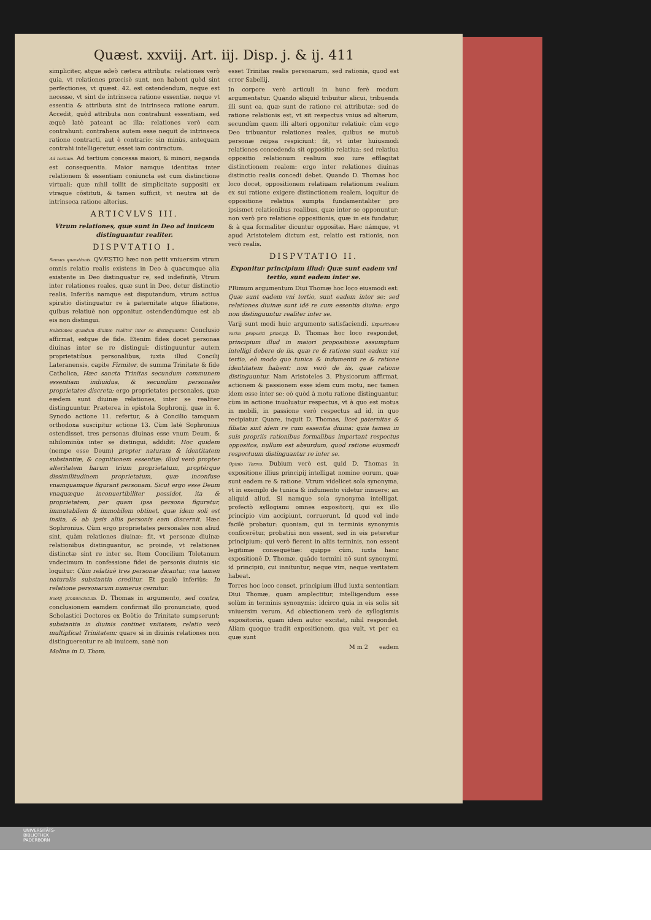Quæst. xxviij. Art. iij. Disp. j. & ij. 411
simpliciter, atque adeò cætera attributa: relationes verò quia, vt relationes præcisè sunt, non habent quòd sint perfectiones, vt quæst. 42. est ostendendum, neque est necesse, vt sint de intrinseca ratione essentiæ, neque vt essentia & attributa sint de intrinseca ratione earum. Accedit, quòd attributa non contrahunt essentiam, sed æquè latè pateant ac illa: relationes verò eam contrahunt: contrahens autem esse nequit de intrinseca ratione contracti, aut è contrario: sin minùs, antequam contrahi intelligeretur, esset iam contractum.
Ad tertium. Ad tertium concessa maiori, & minori, neganda est consequentia. Maior namque identitas inter relationem & essentiam coniuncta est cum distinctione virtuali: quæ nihil tollit de simplicitate suppositi ex vtraque cõstituti, & tamen sufficit, vt neutra sit de intrinseca ratione alterius.
ARTICVLVS III.
Vtrum relationes, quæ sunt in Deo ad inuicem distinguantur realiter.
DISPVTATIO I.
Sensus quæstionis. QVÆSTIO hæc non petit vniuersim vtrum omnis relatio realis existens in Deo à quacumque alia existente in Deo distinguatur re, sed indefinitè, Vtrum inter relationes reales, quæ sunt in Deo, detur distinctio realis. Inferiùs namque est disputandum, vtrum actiua spiratio distinguatur re à paternitate atque filiatione, quibus relatiuè non opponitur, ostendendúmque est ab eis non distingui.
Relationes quædam diuinæ realiter inter se distinguuntur. Conclusio affirmat, estque de fide. Etenim fides docet personas diuinas inter se re distingui: distinguuntur autem proprietatibus personalibus, iuxta illud Concilij Lateranensis, capite Firmiter, de summa Trinitate & fide Catholica, Hæc sancta Trinitas secundum communem essentiam indiuidua, & secundùm personales proprietates discreta: ergo proprietates personales, quæ eædem sunt diuinæ relationes, inter se realiter distinguuntur. Præterea in epistola Sophronij, quæ in 6. Synodo actione 11. refertur, & à Concilio tamquam orthodoxa suscipitur actione 13. Cùm latè Sophronius ostendisset, tres personas diuinas esse vnum Deum, & nihilominùs inter se distingui, addidit: Hoc quidem (nempe esse Deum) propter naturam & identitatem substantiæ, & cognitionem essentiæ: illud verò propter alteritatem harum trium proprietatum, proptérque dissimilitudinem proprietatum, quæ inconfuse vnamquamque figurant personam. Sicut ergo esse Deum vnaquæque inconuertibiliter possidet, ita & proprietatem, per quam ipsa persona figuratur, immutabilem & immobilem obtinet, quæ idem soli est insita, & ab ipsis aliis personis eam discernit. Hæc Sophronius. Cùm ergo proprietates personales non aliud sint, quàm relationes diuinæ: fit, vt personæ diuinæ relationibus distinguantur, ac proinde, vt relationes distinctæ sint re inter se. Item Concilium Toletanum vndecimum in confessione fidei de personis diuinis sic loquitur: Cùm relatiuè tres personæ dicantur, vna tamen naturalis substantia creditur. Et paulò inferiùs: In relatione personarum numerus cernitur.
Boetij pronunciatum. D. Thomas in argumento, sed contra, conclusionem eamdem confirmat illo pronunciato, quod Scholastici Doctores ex Boëtio de Trinitate sumpserunt: substantia in diuinis continet vnitatem, relatio verò multiplicat Trinitatem: quare si in diuinis relationes non distinguerentur re ab inuicem, sanè non
Molina in D. Thom.
esset Trinitas realis personarum, sed rationis, quod est error Sabellij.
In corpore verò articuli in hunc ferè modum argumentatur. Quando aliquid tribuitur alicui, tribuenda illi sunt ea, quæ sunt de ratione rei attributæ: sed de ratione relationis est, vt sit respectus vnius ad alterum, secundùm quem illi alteri opponitur relatiuè: cùm ergo Deo tribuantur relationes reales, quibus se mutuò personæ reipsa respiciunt: fit, vt inter huiusmodi relationes concedenda sit oppositio relatiua: sed relatiua oppositio relationum realium suo iure efflagitat distinctionem realem: ergo inter relationes diuinas distinctio realis concedi debet. Quando D. Thomas hoc loco docet, oppositionem relatiuam relationum realium ex sui ratione exigere distinctionem realem, loquitur de oppositione relatiua sumpta fundamentaliter pro ipsismet relationibus realibus, quæ inter se opponuntur: non verò pro relatione oppositionis, quæ in eis fundatur, & à qua formaliter dicuntur oppositæ. Hæc námque, vt apud Aristotelem dictum est, relatio est rationis, non verò realis.
DISPVTATIO II.
Exponitur principium illud: Quæ sunt eadem vni tertio, sunt eadem inter se.
PRimum argumentum Diui Thomæ hoc loco eiusmodi est: Quæ sunt eadem vni tertio, sunt eadem inter se: sed relationes diuinæ sunt idē re cum essentia diuina: ergo non distinguuntur realiter inter se.
Varij sunt modi huic argumento satisfaciendi. Expositiones variæ propositi principij. D. Thomas hoc loco respondet, principium illud in maiori propositione assumptum intelligi debere de iis, quæ re & ratione sunt eadem vni tertio, eò modo quo tunica & indumentū re & ratione identitatem habent: non verò de iis, quæ ratione distinguuntur. Nam Aristoteles 3. Physicorum affirmat, actionem & passionem esse idem cum motu, nec tamen idem esse inter se: eò quòd à motu ratione distinguantur, cùm in actione inuoluatur respectus, vt à quo est motus in mobili, in passione verò respectus ad id, in quo recipiatur. Quare, inquit D. Thomas, licet paternitas & filiatio sint idem re cum essentia diuina: quia tamen in suis propriis rationibus formalibus important respectus oppositos, nullum est absurdum, quod ratione eiusmodi respectuum distinguantur re inter se.
Opinio Torres. Dubium verò est, quid D. Thomas in expositione illius principij intelligat nomine eorum, quæ sunt eadem re & ratione. Vtrum videlicet sola synonyma, vt in exemplo de tunica & indumento videtur innuere: an aliquid aliud. Si namque sola synonyma intelligat, profectò syllogismi omnes expositorij, qui ex illo principio vim accipiunt, corruerunt. Id quod vel inde facilè probatur: quoniam, qui in terminis synonymis conficerētur, probatiui non essent, sed in eis peteretur principium: qui verò fierent in aliis terminis, non essent legitimæ consequētiæ: quippe cùm, iuxta hanc expositionē D. Thomæ, quādo termini nō sunt synonymi, id principiū, cui innituntur, neque vim, neque veritatem habeat.
Torres hoc loco censet, principium illud iuxta sententiam Diui Thomæ, quam amplectitur, intelligendum esse solùm in terminis synonymis: idcirco quia in eis solis sit vniuersim verum. Ad obiectionem verò de syllogismis expositoriis, quam idem autor excitat, nihil respondet. Aliam quoque tradit expositionem, qua vult, vt per ea quæ sunt
M m 2 eadem
UNIVERSITÄTS-
BIBLIOTHEK
PADERBORN